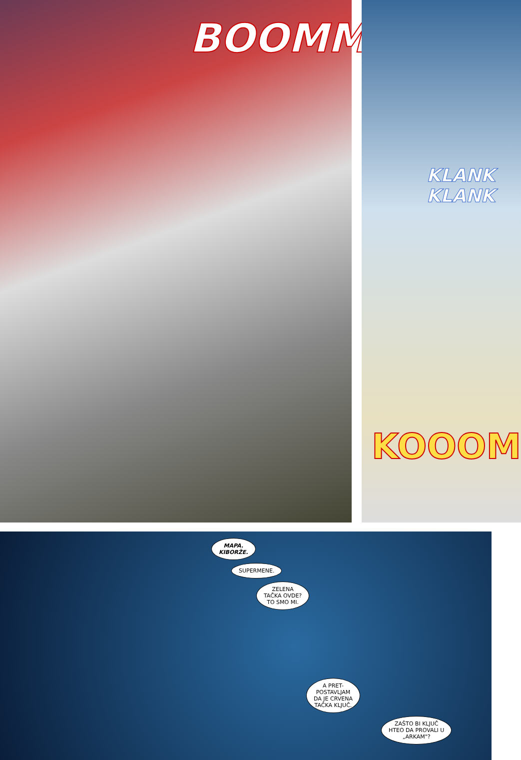BOOMM
KLANK
KLANK
KOOOM
MAPA.
KIBORŽE.
SUPERMENE.
ZELENA
TAČKA OVDE?
TO SMO MI.
A PRET-
POSTAVLJAM
DA JE CRVENA
TAČKA KLJUČ.
ZAŠTO BI KLJUČ
HTEO DA PROVALI U
„ARKAM"?